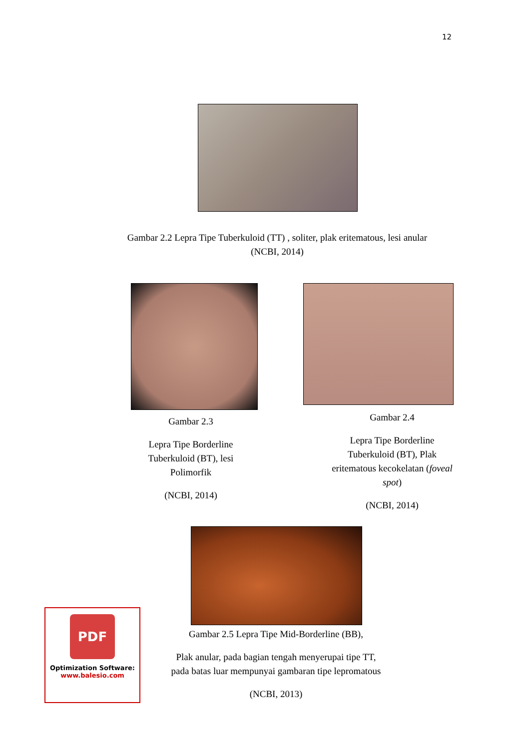12
Gambar 2.2 Lepra Tipe Tuberkuloid (TT) , soliter, plak eritematous, lesi anular
(NCBI, 2014)
Gambar 2.3
Lepra Tipe Borderline Tuberkuloid (BT), lesi Polimorfik
(NCBI, 2014)
Gambar 2.4
Lepra Tipe Borderline Tuberkuloid (BT), Plak eritematous kecokelatan (foveal spot)
(NCBI, 2014)
Gambar 2.5 Lepra Tipe Mid-Borderline (BB),
Plak anular, pada bagian tengah menyerupai tipe TT, pada batas luar mempunyai gambaran tipe lepromatous
(NCBI, 2013)
PDF
Optimization Software:
www.balesio.com